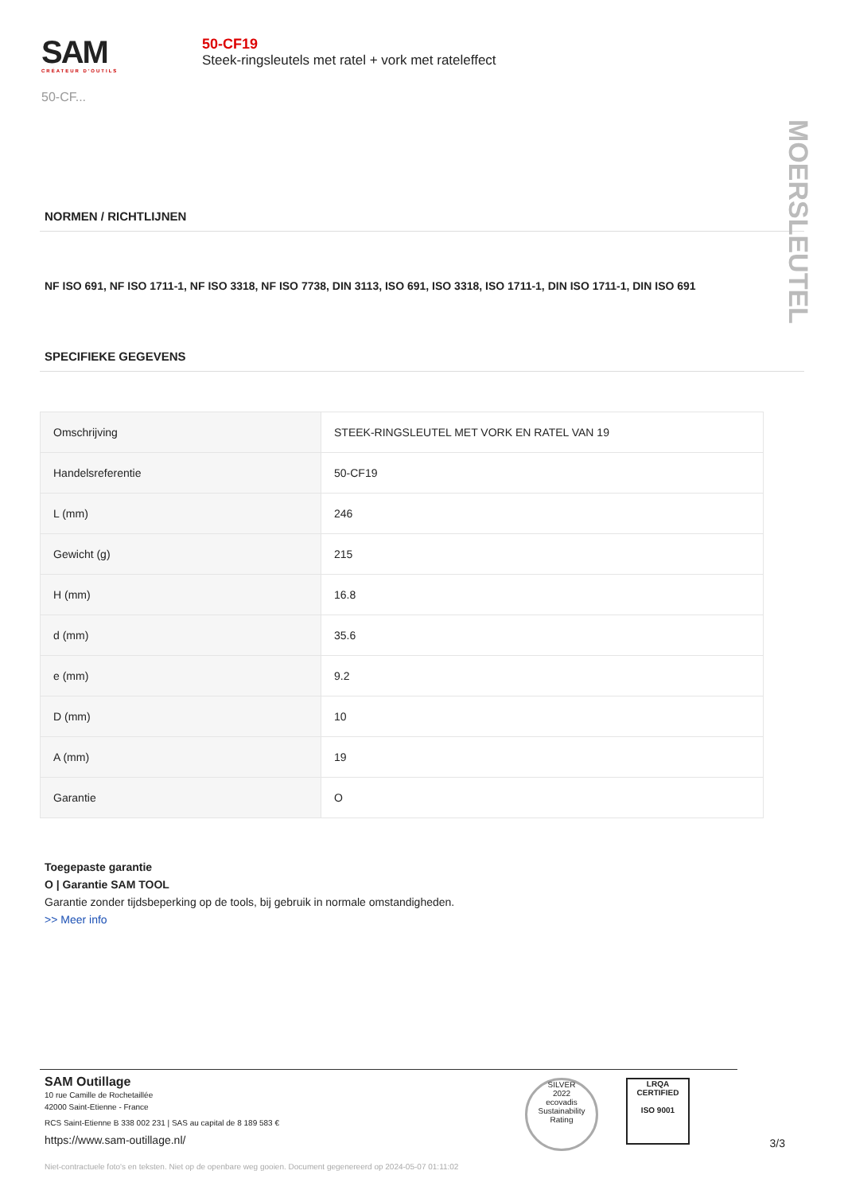SAM
CRÉATEUR D'OUTILS
50-CF...
50-CF19
Steek-ringsleutels met ratel + vork met rateleffect
MOERSLEUTEL
NORMEN / RICHTLIJNEN
NF ISO 691, NF ISO 1711-1, NF ISO 3318, NF ISO 7738, DIN 3113, ISO 691, ISO 3318, ISO 1711-1, DIN ISO 1711-1, DIN ISO 691
SPECIFIEKE GEGEVENS
| Omschrijving | STEEK-RINGSLEUTEL MET VORK EN RATEL VAN 19 |
| Handelsreferentie | 50-CF19 |
| L (mm) | 246 |
| Gewicht (g) | 215 |
| H (mm) | 16.8 |
| d (mm) | 35.6 |
| e (mm) | 9.2 |
| D (mm) | 10 |
| A (mm) | 19 |
| Garantie | O |
Toegepaste garantie
O | Garantie SAM TOOL
Garantie zonder tijdsbeperking op de tools, bij gebruik in normale omstandigheden.
>> Meer info
SAM Outillage
10 rue Camille de Rochetaillée
42000 Saint-Etienne - France
RCS Saint-Etienne B 338 002 231 | SAS au capital de 8 189 583 €
https://www.sam-outillage.nl/
SILVER
2022
ecovadis
Sustainability Rating
LRQA
CERTIFIED
ISO 9001
3/3
Niet-contractuele foto's en teksten. Niet op de openbare weg gooien. Document gegenereerd op 2024-05-07 01:11:02